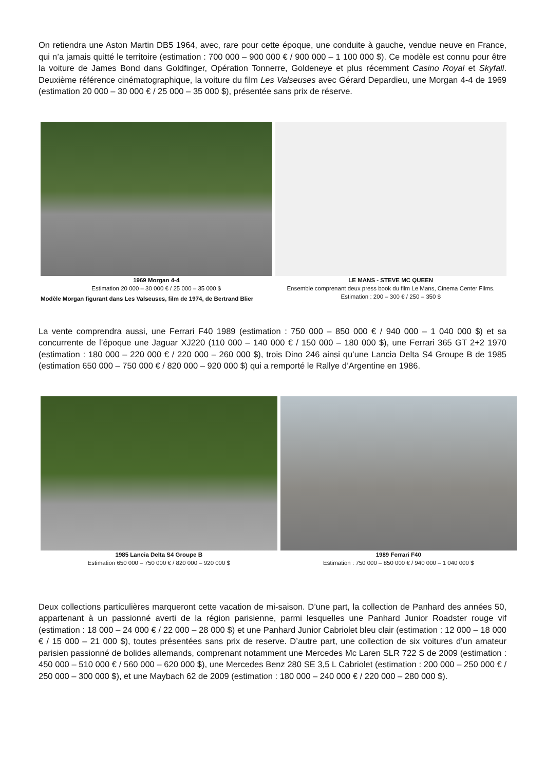On retiendra une Aston Martin DB5 1964, avec, rare pour cette époque, une conduite à gauche, vendue neuve en France, qui n’a jamais quitté le territoire (estimation : 700 000 – 900 000 € / 900 000 – 1 100 000 $). Ce modèle est connu pour être la voiture de James Bond dans Goldfinger, Opération Tonnerre, Goldeneye et plus récemment Casino Royal et Skyfall. Deuxième référence cinématographique, la voiture du film Les Valseuses avec Gérard Depardieu, une Morgan 4-4 de 1969 (estimation 20 000 – 30 000 € / 25 000 – 35 000 $), présentée sans prix de réserve.
1969 Morgan 4-4
Estimation 20 000 – 30 000 € / 25 000 – 35 000 $
Modèle Morgan figurant dans Les Valseuses, film de 1974, de Bertrand Blier
LE MANS - STEVE MC QUEEN
Ensemble comprenant deux press book du film Le Mans, Cinema Center Films.
Estimation : 200 – 300 € / 250 – 350 $
La vente comprendra aussi, une Ferrari F40 1989 (estimation : 750 000 – 850 000 € / 940 000 – 1 040 000 $) et sa concurrente de l’époque une Jaguar XJ220 (110 000 – 140 000 € / 150 000 – 180 000 $), une Ferrari 365 GT 2+2 1970 (estimation : 180 000 – 220 000 € / 220 000 – 260 000 $), trois Dino 246 ainsi qu’une Lancia Delta S4 Groupe B de 1985 (estimation 650 000 – 750 000 € / 820 000 – 920 000 $) qui a remporté le Rallye d’Argentine en 1986.
1985 Lancia Delta S4 Groupe B
Estimation 650 000 – 750 000 € / 820 000 – 920 000 $
1989 Ferrari F40
Estimation : 750 000 – 850 000 € / 940 000 – 1 040 000 $
Deux collections particulières marqueront cette vacation de mi-saison. D’une part, la collection de Panhard des années 50, appartenant à un passionné averti de la région parisienne, parmi lesquelles une Panhard Junior Roadster rouge vif (estimation : 18 000 – 24 000 € / 22 000 – 28 000 $) et une Panhard Junior Cabriolet bleu clair (estimation : 12 000 – 18 000 € / 15 000 – 21 000 $), toutes présentées sans prix de reserve. D’autre part, une collection de six voitures d’un amateur parisien passionné de bolides allemands, comprenant notamment une Mercedes Mc Laren SLR 722 S de 2009 (estimation : 450 000 – 510 000 € / 560 000 – 620 000 $), une Mercedes Benz 280 SE 3,5 L Cabriolet (estimation : 200 000 – 250 000 € / 250 000 – 300 000 $), et une Maybach 62 de 2009 (estimation : 180 000 – 240 000 € / 220 000 – 280 000 $).